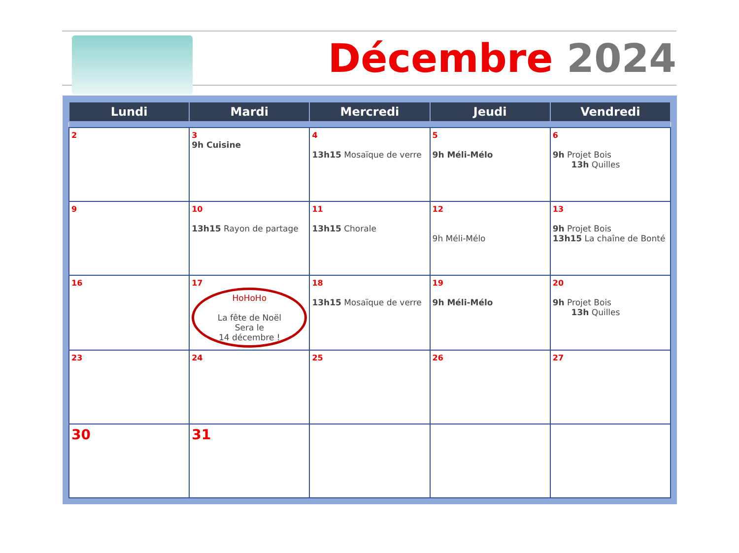Décembre 2024
| Lundi | Mardi | Mercredi | Jeudi | Vendredi |
| --- | --- | --- | --- | --- |
| 2 | 3 9h Cuisine | 4 13h15 Mosaïque de verre | 5 9h Méli-Mélo | 6 9h Projet Bois 13h Quilles |
| 9 | 10 13h15 Rayon de partage | 11 13h15 Chorale | 12 9h Méli-Mélo | 13 9h Projet Bois 13h15 La chaîne de Bonté |
| 16 | 17 HoHoHo La fête de Noël Sera le 14 décembre ! | 18 13h15 Mosaïque de verre | 19 9h Méli-Mélo | 20 9h Projet Bois 13h Quilles |
| 23 | 24 | 25 | 26 | 27 |
| 30 | 31 | | | |